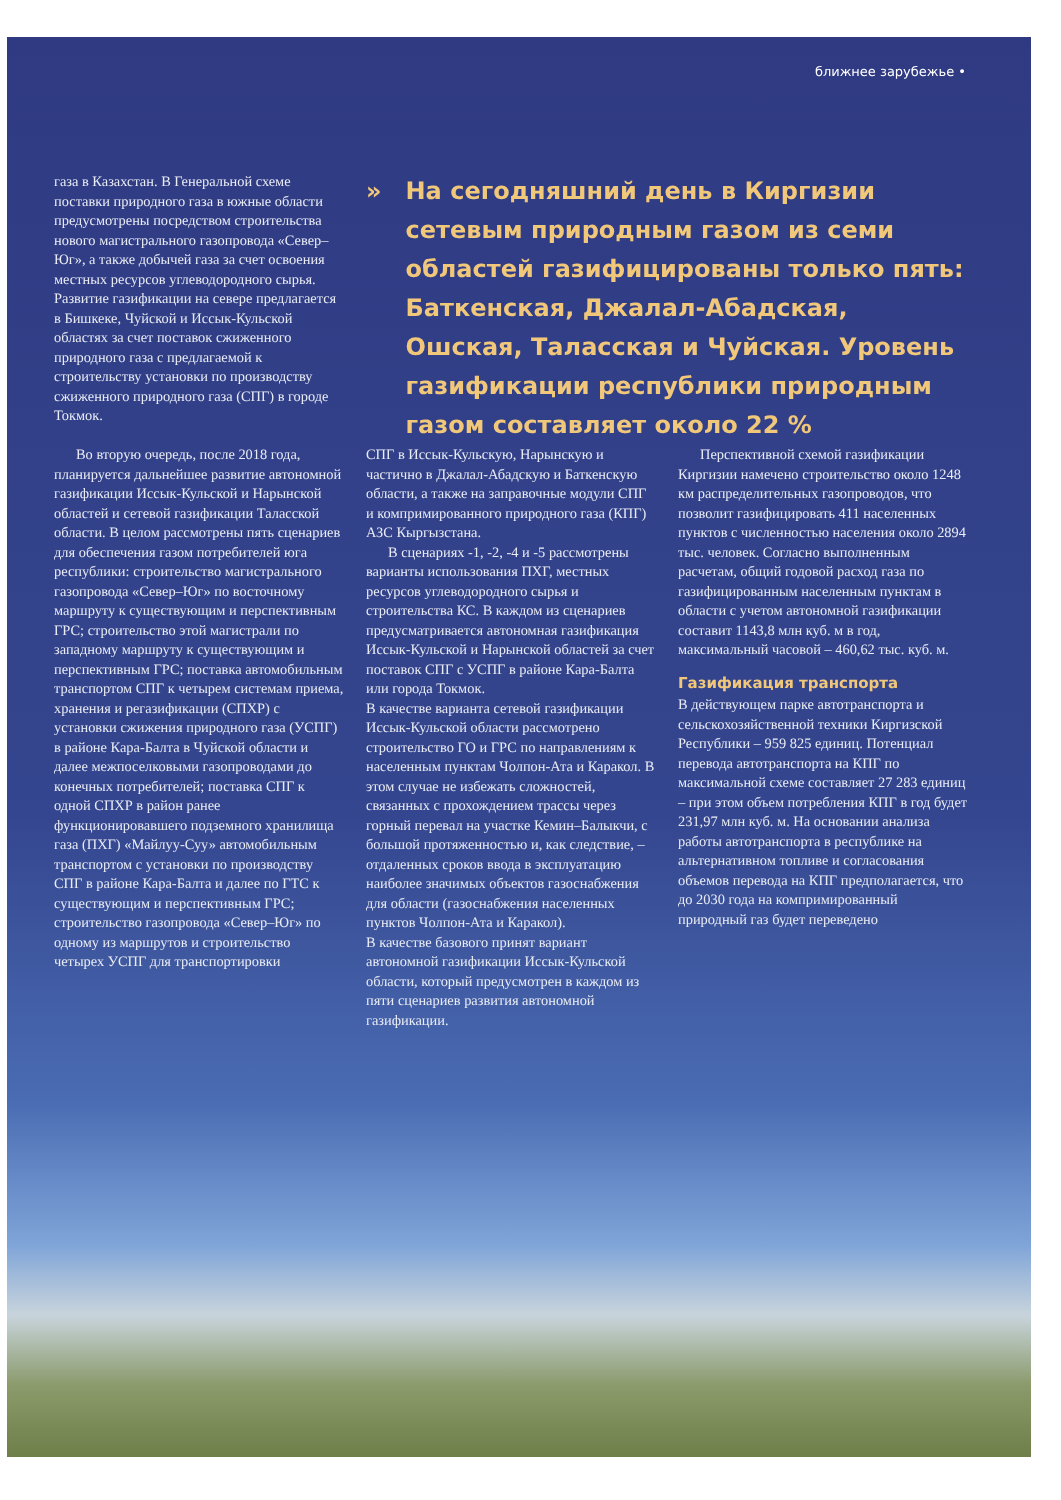ближнее зарубежье •
газа в Казахстан. В Генеральной схеме поставки природного газа в южные области предусмотрены посредством строительства нового магистрального газопровода «Север–Юг», а также добычей газа за счет освоения местных ресурсов углеводородного сырья. Развитие газификации на севере предлагается в Бишкеке, Чуйской и Иссык-Кульской областях за счет поставок сжиженного природного газа с предлагаемой к строительству установки по производству сжиженного природного газа (СПГ) в городе Токмок.
» На сегодняшний день в Киргизии сетевым природным газом из семи областей газифицированы только пять: Баткенская, Джалал-Абадская, Ошская, Таласская и Чуйская. Уровень газификации республики природным газом составляет около 22 %
Во вторую очередь, после 2018 года, планируется дальнейшее развитие автономной газификации Иссык-Кульской и Нарынской областей и сетевой газификации Таласской области. В целом рассмотрены пять сценариев для обеспечения газом потребителей юга республики: строительство магистрального газопровода «Север–Юг» по восточному маршруту к существующим и перспективным ГРС; строительство этой магистрали по западному маршруту к существующим и перспективным ГРС; поставка автомобильным транспортом СПГ к четырем системам приема, хранения и регазификации (СПХР) с установки сжижения природного газа (УСПГ) в районе Кара-Балта в Чуйской области и далее межпоселковыми газопроводами до конечных потребителей; поставка СПГ к одной СПХР в район ранее функционировавшего подземного хранилища газа (ПХГ) «Майлуу-Суу» автомобильным транспортом с установки по производству СПГ в районе Кара-Балта и далее по ГТС к существующим и перспективным ГРС; строительство газопровода «Север–Юг» по одному из маршрутов и строительство четырех УСПГ для транспортировки
СПГ в Иссык-Кульскую, Нарынскую и частично в Джалал-Абадскую и Баткенскую области, а также на заправочные модули СПГ и компримированного природного газа (КПГ) АЗС Кыргызстана.
В сценариях -1, -2, -4 и -5 рассмотрены варианты использования ПХГ, местных ресурсов углеводородного сырья и строительства КС. В каждом из сценариев предусматривается автономная газификация Иссык-Кульской и Нарынской областей за счет поставок СПГ с УСПГ в районе Кара-Балта или города Токмок.
В качестве варианта сетевой газификации Иссык-Кульской области рассмотрено строительство ГО и ГРС по направлениям к населенным пунктам Чолпон-Ата и Каракол. В этом случае не избежать сложностей, связанных с прохождением трассы через горный перевал на участке Кемин–Балыкчи, с большой протяженностью и, как следствие, – отдаленных сроков ввода в эксплуатацию наиболее значимых объектов газоснабжения для области (газоснабжения населенных пунктов Чолпон-Ата и Каракол).
В качестве базового принят вариант автономной газификации Иссык-Кульской области, который предусмотрен в каждом из пяти сценариев развития автономной газификации.
Перспективной схемой газификации Киргизии намечено строительство около 1248 км распределительных газопроводов, что позволит газифицировать 411 населенных пунктов с численностью населения около 2894 тыс. человек. Согласно выполненным расчетам, общий годовой расход газа по газифицированным населенным пунктам в области с учетом автономной газификации составит 1143,8 млн куб. м в год, максимальный часовой – 460,62 тыс. куб. м.
Газификация транспорта
В действующем парке автотранспорта и сельскохозяйственной техники Киргизской Республики – 959 825 единиц. Потенциал перевода автотранспорта на КПГ по максимальной схеме составляет 27 283 единиц – при этом объем потребления КПГ в год будет 231,97 млн куб. м. На основании анализа работы автотранспорта в республике на альтернативном топливе и согласования объемов перевода на КПГ предполагается, что до 2030 года на компримированный природный газ будет переведено